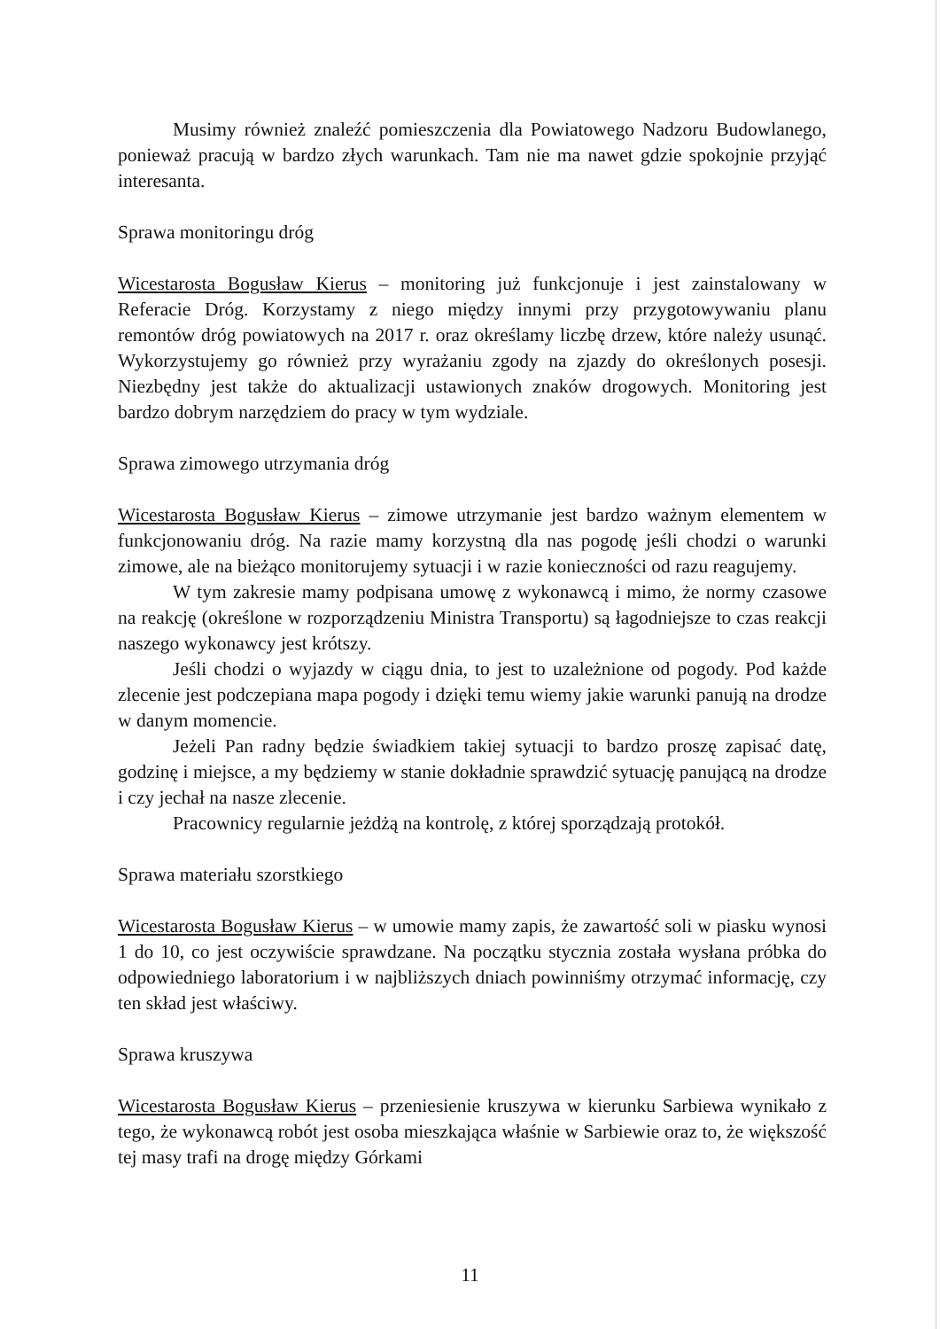Musimy również znaleźć pomieszczenia dla Powiatowego Nadzoru Budowlanego, ponieważ pracują w bardzo złych warunkach. Tam nie ma nawet gdzie spokojnie przyjąć interesanta.
Sprawa monitoringu dróg
Wicestarosta Bogusław Kierus – monitoring już funkcjonuje i jest zainstalowany w Referacie Dróg. Korzystamy z niego między innymi przy przygotowywaniu planu remontów dróg powiatowych na 2017 r. oraz określamy liczbę drzew, które należy usunąć. Wykorzystujemy go również przy wyrażaniu zgody na zjazdy do określonych posesji. Niezbędny jest także do aktualizacji ustawionych znaków drogowych. Monitoring jest bardzo dobrym narzędziem do pracy w tym wydziale.
Sprawa zimowego utrzymania dróg
Wicestarosta Bogusław Kierus – zimowe utrzymanie jest bardzo ważnym elementem w funkcjonowaniu dróg. Na razie mamy korzystną dla nas pogodę jeśli chodzi o warunki zimowe, ale na bieżąco monitorujemy sytuacji i w razie konieczności od razu reagujemy.
W tym zakresie mamy podpisana umowę z wykonawcą i mimo, że normy czasowe na reakcję (określone w rozporządzeniu Ministra Transportu) są łagodniejsze to czas reakcji naszego wykonawcy jest krótszy.
Jeśli chodzi o wyjazdy w ciągu dnia, to jest to uzależnione od pogody. Pod każde zlecenie jest podczepiana mapa pogody i dzięki temu wiemy jakie warunki panują na drodze w danym momencie.
Jeżeli Pan radny będzie świadkiem takiej sytuacji to bardzo proszę zapisać datę, godzinę i miejsce, a my będziemy w stanie dokładnie sprawdzić sytuację panującą na drodze i czy jechał na nasze zlecenie.
Pracownicy regularnie jeżdżą na kontrolę, z której sporządzają protokół.
Sprawa materiału szorstkiego
Wicestarosta Bogusław Kierus – w umowie mamy zapis, że zawartość soli w piasku wynosi 1 do 10, co jest oczywiście sprawdzane. Na początku stycznia została wysłana próbka do odpowiedniego laboratorium i w najbliższych dniach powinniśmy otrzymać informację, czy ten skład jest właściwy.
Sprawa kruszywa
Wicestarosta Bogusław Kierus – przeniesienie kruszywa w kierunku Sarbiewa wynikało z tego, że wykonawcą robót jest osoba mieszkająca właśnie w Sarbiewie oraz to, że większość tej masy trafi na drogę między Górkami
11